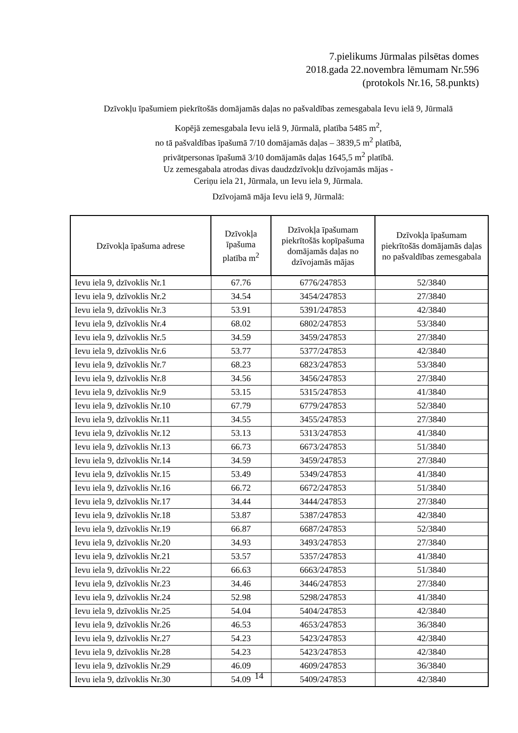7.pielikums Jūrmalas pilsētas domes
2018.gada 22.novembra lēmumam Nr.596
(protokols Nr.16, 58.punkts)
Dzīvokļu īpašumiem piekrītošās domājamās daļas no pašvaldības zemesgabala Ievu ielā 9, Jūrmalā
Kopējā zemesgabala Ievu ielā 9, Jūrmalā, platība 5485 m<sup>2</sup>,
no tā pašvaldības īpašumā 7/10 domājamās daļas – 3839,5 m<sup>2</sup> platībā,
privātpersonas īpašumā 3/10 domājamās daļas 1645,5 m<sup>2</sup> platībā.
Uz zemesgabala atrodas divas daudzdzīvokļu dzīvojamās mājas -
Ceriņu iela 21, Jūrmala, un Ievu iela 9, Jūrmala.
Dzīvojamā māja Ievu ielā 9, Jūrmalā:
| Dzīvokļa īpašuma adrese | Dzīvokļa īpašuma platība m<sup>2</sup> | Dzīvokļa īpašumam piekrītošās kopīpašuma domājamās daļas no dzīvojamās mājas | Dzīvokļa īpašumam piekrītošās domājamās daļas no pašvaldības zemesgabala |
| --- | --- | --- | --- |
| Ievu iela 9, dzīvoklis Nr.1 | 67.76 | 6776/247853 | 52/3840 |
| Ievu iela 9, dzīvoklis Nr.2 | 34.54 | 3454/247853 | 27/3840 |
| Ievu iela 9, dzīvoklis Nr.3 | 53.91 | 5391/247853 | 42/3840 |
| Ievu iela 9, dzīvoklis Nr.4 | 68.02 | 6802/247853 | 53/3840 |
| Ievu iela 9, dzīvoklis Nr.5 | 34.59 | 3459/247853 | 27/3840 |
| Ievu iela 9, dzīvoklis Nr.6 | 53.77 | 5377/247853 | 42/3840 |
| Ievu iela 9, dzīvoklis Nr.7 | 68.23 | 6823/247853 | 53/3840 |
| Ievu iela 9, dzīvoklis Nr.8 | 34.56 | 3456/247853 | 27/3840 |
| Ievu iela 9, dzīvoklis Nr.9 | 53.15 | 5315/247853 | 41/3840 |
| Ievu iela 9, dzīvoklis Nr.10 | 67.79 | 6779/247853 | 52/3840 |
| Ievu iela 9, dzīvoklis Nr.11 | 34.55 | 3455/247853 | 27/3840 |
| Ievu iela 9, dzīvoklis Nr.12 | 53.13 | 5313/247853 | 41/3840 |
| Ievu iela 9, dzīvoklis Nr.13 | 66.73 | 6673/247853 | 51/3840 |
| Ievu iela 9, dzīvoklis Nr.14 | 34.59 | 3459/247853 | 27/3840 |
| Ievu iela 9, dzīvoklis Nr.15 | 53.49 | 5349/247853 | 41/3840 |
| Ievu iela 9, dzīvoklis Nr.16 | 66.72 | 6672/247853 | 51/3840 |
| Ievu iela 9, dzīvoklis Nr.17 | 34.44 | 3444/247853 | 27/3840 |
| Ievu iela 9, dzīvoklis Nr.18 | 53.87 | 5387/247853 | 42/3840 |
| Ievu iela 9, dzīvoklis Nr.19 | 66.87 | 6687/247853 | 52/3840 |
| Ievu iela 9, dzīvoklis Nr.20 | 34.93 | 3493/247853 | 27/3840 |
| Ievu iela 9, dzīvoklis Nr.21 | 53.57 | 5357/247853 | 41/3840 |
| Ievu iela 9, dzīvoklis Nr.22 | 66.63 | 6663/247853 | 51/3840 |
| Ievu iela 9, dzīvoklis Nr.23 | 34.46 | 3446/247853 | 27/3840 |
| Ievu iela 9, dzīvoklis Nr.24 | 52.98 | 5298/247853 | 41/3840 |
| Ievu iela 9, dzīvoklis Nr.25 | 54.04 | 5404/247853 | 42/3840 |
| Ievu iela 9, dzīvoklis Nr.26 | 46.53 | 4653/247853 | 36/3840 |
| Ievu iela 9, dzīvoklis Nr.27 | 54.23 | 5423/247853 | 42/3840 |
| Ievu iela 9, dzīvoklis Nr.28 | 54.23 | 5423/247853 | 42/3840 |
| Ievu iela 9, dzīvoklis Nr.29 | 46.09 | 4609/247853 | 36/3840 |
| Ievu iela 9, dzīvoklis Nr.30 | 54.09 | 5409/247853 | 42/3840 |
14